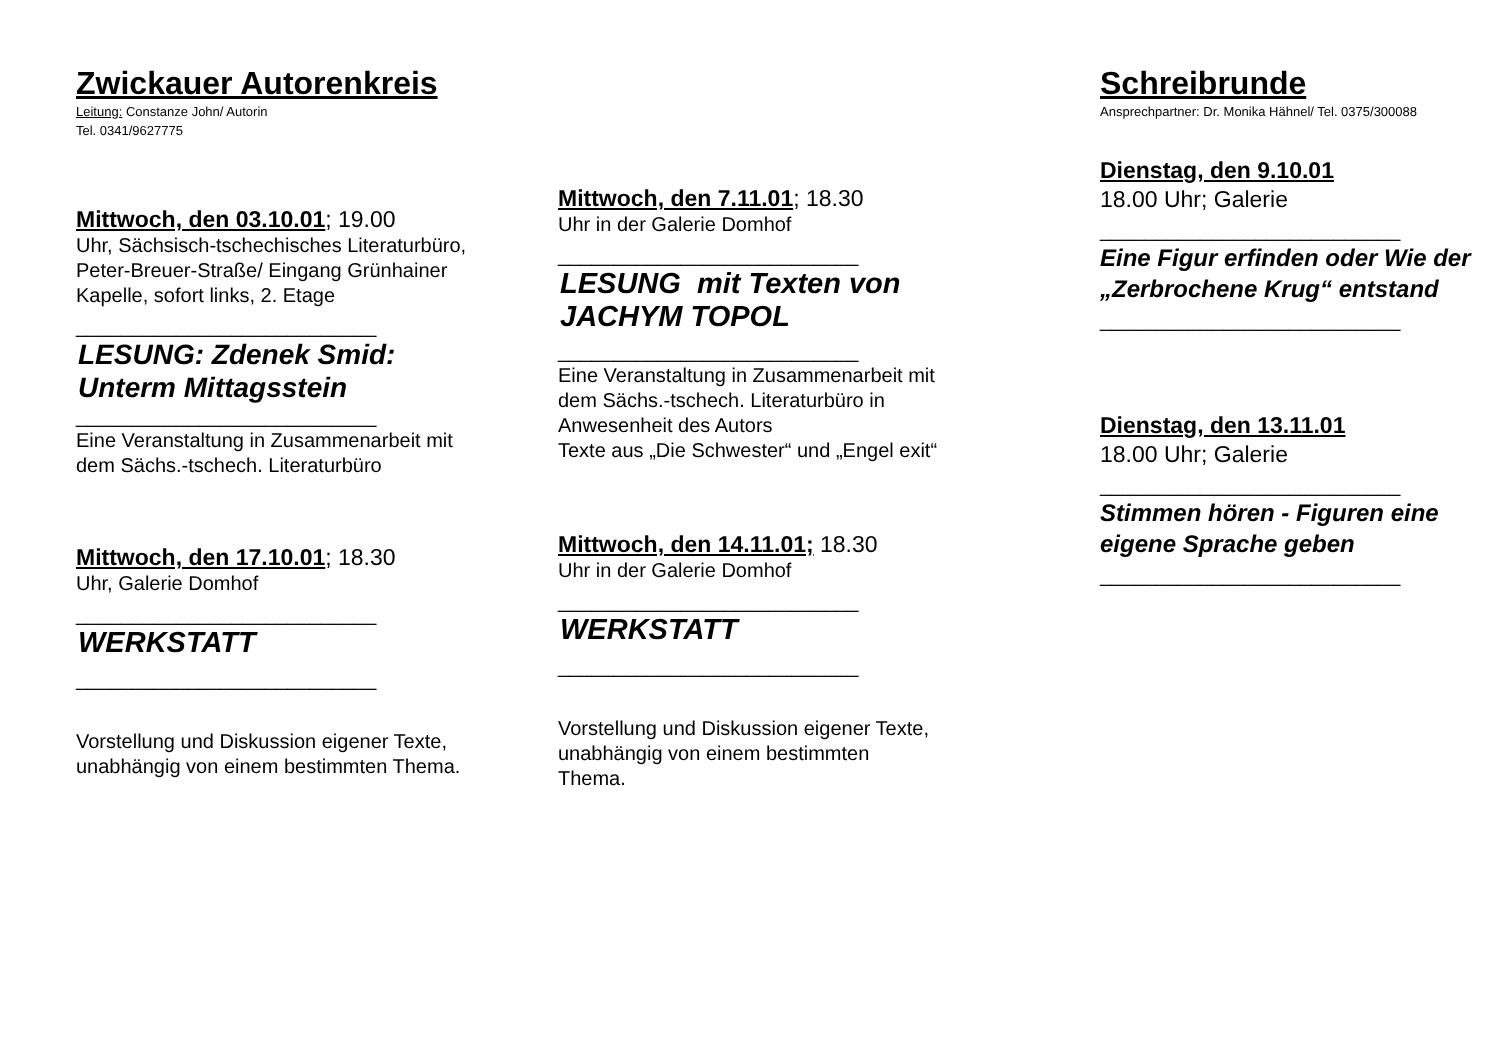Zwickauer Autorenkreis
Leitung: Constanze John/ Autorin
Tel. 0341/9627775
Mittwoch, den 03.10.01; 19.00
Uhr, Sächsisch-tschechisches Literaturbüro, Peter-Breuer-Straße/ Eingang Grünhainer Kapelle, sofort links, 2. Etage
___________________________
LESUNG: Zdenek Smid: Unterm Mittagsstein
___________________________
Eine Veranstaltung in Zusammenarbeit mit dem Sächs.-tschech. Literaturbüro
Mittwoch, den 17.10.01; 18.30
Uhr, Galerie Domhof
___________________________
WERKSTATT
___________________________
Vorstellung und Diskussion eigener Texte, unabhängig von einem bestimmten Thema.
Mittwoch, den 7.11.01; 18.30
Uhr in der Galerie Domhof
___________________________
LESUNG mit Texten von JACHYM TOPOL
___________________________
Eine Veranstaltung in Zusammenarbeit mit dem Sächs.-tschech. Literaturbüro in Anwesenheit des Autors
Texte aus „Die Schwester“ und „Engel exit“
Mittwoch, den 14.11.01; 18.30
Uhr in der Galerie Domhof
___________________________
WERKSTATT
___________________________
Vorstellung und Diskussion eigener Texte, unabhängig von einem bestimmten Thema.
Schreibrunde
Ansprechpartner: Dr. Monika Hähnel/ Tel. 0375/300088
Dienstag, den 9.10.01
18.00 Uhr; Galerie
___________________________
Eine Figur erfinden oder Wie der „Zerbrochene Krug“ entstand
___________________________
Dienstag, den 13.11.01
18.00 Uhr; Galerie
___________________________
Stimmen hören - Figuren eine eigene Sprache geben
___________________________